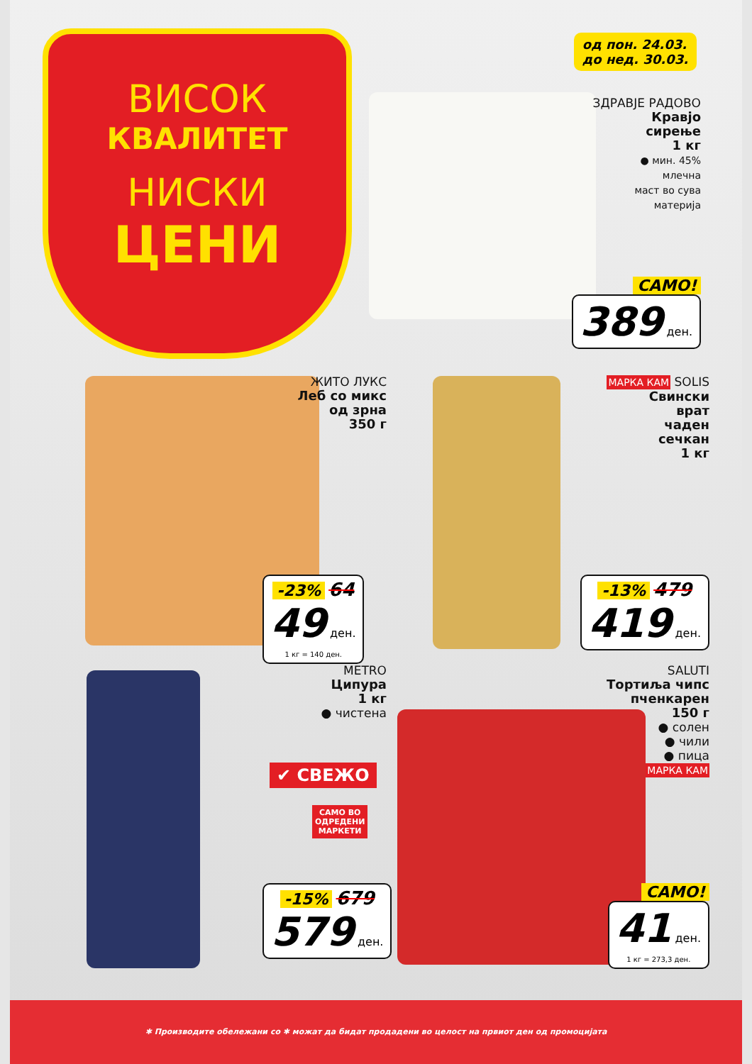ВИСОК
КВАЛИТЕТ
НИСКИ
ЦЕНИ
од пон. 24.03.
до нед. 30.03.
ЗДРАВЈЕ РАДОВО
Кравјо
сирење
1 кг
● мин. 45%
млечна
маст во сува
материја
САМО!
389 ден.
ЖИТО ЛУКС
Леб со микс
од зрна
350 г
-23% 64
49 ден.
1 кг = 140 ден.
МАРКА КАМ SOLIS
Свински
врат
чаден
сечкан
1 кг
-13% 479
419 ден.
METRO
Ципура
1 кг
● чистена
✔ СВЕЖО
САМО ВО
ОДРЕДЕНИ
МАРКЕТИ
-15% 679
579 ден.
SALUTI
Тортиља чипс
пченкарен
150 г
● солен
● чили
● пица
МАРКА КАМ
САМО!
41 ден.
1 кг = 273,3 ден.
✱ Производите обележани со ✱ можат да бидат продадени во целост на првиот ден од промоцијата